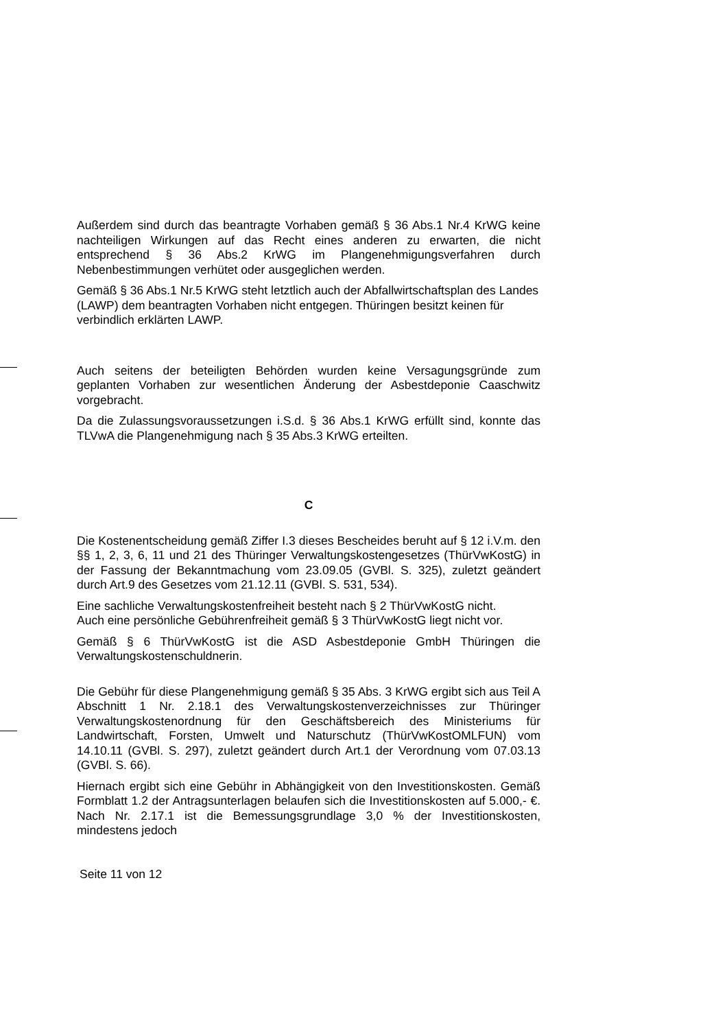Außerdem sind durch das beantragte Vorhaben gemäß § 36 Abs.1 Nr.4 KrWG keine nachteiligen Wirkungen auf das Recht eines anderen zu erwarten, die nicht entsprechend § 36 Abs.2 KrWG im Plangenehmigungsverfahren durch Nebenbestimmungen verhütet oder ausgeglichen werden.
Gemäß § 36 Abs.1 Nr.5 KrWG steht letztlich auch der Abfallwirtschaftsplan des Landes (LAWP) dem beantragten Vorhaben nicht entgegen. Thüringen besitzt keinen für verbindlich erklärten LAWP.
Auch seitens der beteiligten Behörden wurden keine Versagungsgründe zum geplanten Vorhaben zur wesentlichen Änderung der Asbestdeponie Caaschwitz vorgebracht.
Da die Zulassungsvoraussetzungen i.S.d. § 36 Abs.1 KrWG erfüllt sind, konnte das TLVwA die Plangenehmigung nach § 35 Abs.3 KrWG erteilten.
C
Die Kostenentscheidung gemäß Ziffer I.3 dieses Bescheides beruht auf § 12 i.V.m. den §§ 1, 2, 3, 6, 11 und 21 des Thüringer Verwaltungskostengesetzes (ThürVwKostG) in der Fassung der Bekanntmachung vom 23.09.05 (GVBl. S. 325), zuletzt geändert durch Art.9 des Gesetzes vom 21.12.11 (GVBl. S. 531, 534).
Eine sachliche Verwaltungskostenfreiheit besteht nach § 2 ThürVwKostG nicht.
Auch eine persönliche Gebührenfreiheit gemäß § 3 ThürVwKostG liegt nicht vor.
Gemäß § 6 ThürVwKostG ist die ASD Asbestdeponie GmbH Thüringen die Verwaltungskostenschuldnerin.
Die Gebühr für diese Plangenehmigung gemäß § 35 Abs. 3 KrWG ergibt sich aus Teil A Abschnitt 1 Nr. 2.18.1 des Verwaltungskostenverzeichnisses zur Thüringer Verwaltungskostenordnung für den Geschäftsbereich des Ministeriums für Landwirtschaft, Forsten, Umwelt und Naturschutz (ThürVwKostOMLFUN) vom 14.10.11 (GVBl. S. 297), zuletzt geändert durch Art.1 der Verordnung vom 07.03.13 (GVBl. S. 66).
Hiernach ergibt sich eine Gebühr in Abhängigkeit von den Investitionskosten. Gemäß Formblatt 1.2 der Antragsunterlagen belaufen sich die Investitionskosten auf 5.000,- €. Nach Nr. 2.17.1 ist die Bemessungsgrundlage 3,0 % der Investitionskosten, mindestens jedoch
Seite 11 von 12